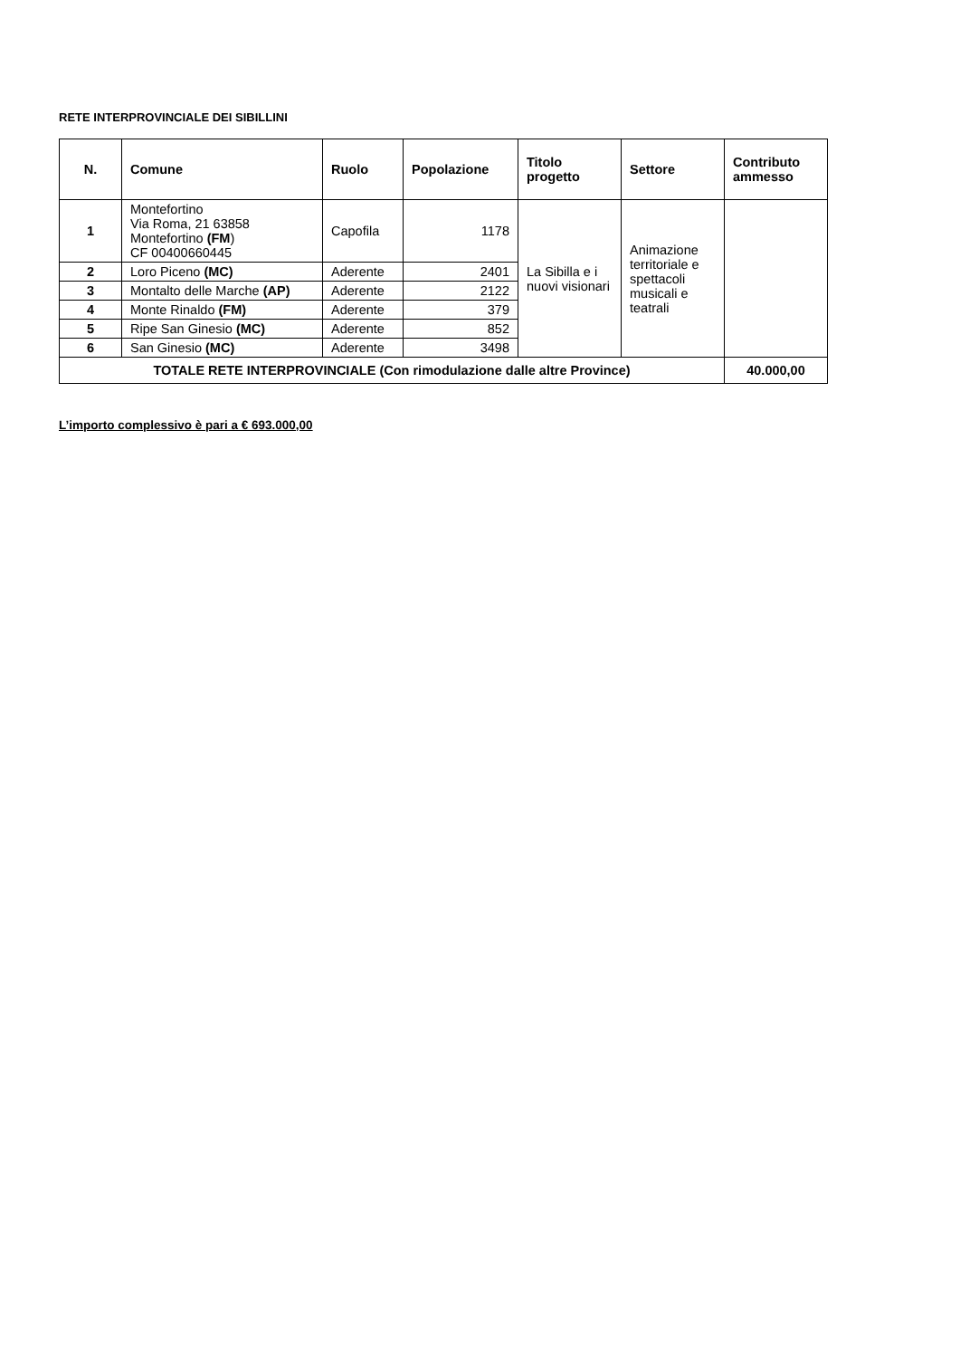RETE INTERPROVINCIALE DEI SIBILLINI
| N. | Comune | Ruolo | Popolazione | Titolo progetto | Settore | Contributo ammesso |
| --- | --- | --- | --- | --- | --- | --- |
| 1 | Montefortino Via Roma, 21 63858 Montefortino (FM ) CF 00400660445 | Capofila | 1178 | La Sibilla e i nuovi visionari | Animazione territoriale e spettacoli musicali e teatrali | |
| 2 | Loro Piceno (MC) | Aderente | 2401 | | | |
| 3 | Montalto delle Marche (AP) | Aderente | 2122 | | | |
| 4 | Monte Rinaldo (FM) | Aderente | 379 | | | |
| 5 | Ripe San Ginesio (MC) | Aderente | 852 | | | |
| 6 | San Ginesio (MC) | Aderente | 3498 | | | |
| TOTALE RETE INTERPROVINCIALE (Con rimodulazione dalle altre Province) | | | | | | 40.000,00 |
L’importo complessivo è pari a € 693.000,00